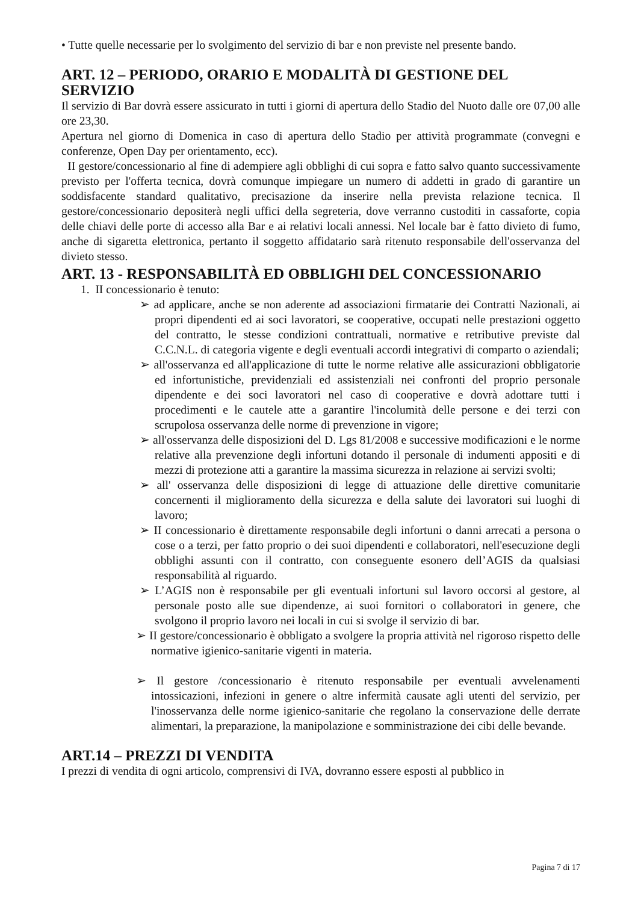• Tutte quelle necessarie per lo svolgimento del servizio di bar e non previste nel presente bando.
ART. 12 – PERIODO, ORARIO E MODALITÀ DI GESTIONE DEL SERVIZIO
Il servizio di Bar dovrà essere assicurato in tutti i giorni di apertura dello Stadio del Nuoto dalle ore 07,00 alle ore 23,30.
Apertura nel giorno di Domenica in caso di apertura dello Stadio per attività programmate (convegni e conferenze, Open Day per orientamento, ecc).
II gestore/concessionario al fine di adempiere agli obblighi di cui sopra e fatto salvo quanto successivamente previsto per l'offerta tecnica, dovrà comunque impiegare un numero di addetti in grado di garantire un soddisfacente standard qualitativo, precisazione da inserire nella prevista relazione tecnica. Il gestore/concessionario depositerà negli uffici della segreteria, dove verranno custoditi in cassaforte, copia delle chiavi delle porte di accesso alla Bar e ai relativi locali annessi. Nel locale bar è fatto divieto di fumo, anche di sigaretta elettronica, pertanto il soggetto affidatario sarà ritenuto responsabile dell'osservanza del divieto stesso.
ART. 13 - RESPONSABILITÀ ED OBBLIGHI DEL CONCESSIONARIO
1. II concessionario è tenuto:
➢ ad applicare, anche se non aderente ad associazioni firmatarie dei Contratti Nazionali, ai propri dipendenti ed ai soci lavoratori, se cooperative, occupati nelle prestazioni oggetto del contratto, le stesse condizioni contrattuali, normative e retributive previste dal C.C.N.L. di categoria vigente e degli eventuali accordi integrativi di comparto o aziendali;
➢ all'osservanza ed all'applicazione di tutte le norme relative alle assicurazioni obbligatorie ed infortunistiche, previdenziali ed assistenziali nei confronti del proprio personale dipendente e dei soci lavoratori nel caso di cooperative e dovrà adottare tutti i procedimenti e le cautele atte a garantire l'incolumità delle persone e dei terzi con scrupolosa osservanza delle norme di prevenzione in vigore;
➢ all'osservanza delle disposizioni del D. Lgs 81/2008 e successive modificazioni e le norme relative alla prevenzione degli infortuni dotando il personale di indumenti appositi e di mezzi di protezione atti a garantire la massima sicurezza in relazione ai servizi svolti;
➢ all' osservanza delle disposizioni di legge di attuazione delle direttive comunitarie concernenti il miglioramento della sicurezza e della salute dei lavoratori sui luoghi di lavoro;
➢ II concessionario è direttamente responsabile degli infortuni o danni arrecati a persona o cose o a terzi, per fatto proprio o dei suoi dipendenti e collaboratori, nell'esecuzione degli obblighi assunti con il contratto, con conseguente esonero dell’AGIS da qualsiasi responsabilità al riguardo.
➢ L’AGIS non è responsabile per gli eventuali infortuni sul lavoro occorsi al gestore, al personale posto alle sue dipendenze, ai suoi fornitori o collaboratori in genere, che svolgono il proprio lavoro nei locali in cui si svolge il servizio di bar.
➢ II gestore/concessionario è obbligato a svolgere la propria attività nel rigoroso rispetto delle normative igienico-sanitarie vigenti in materia.
➢ Il gestore /concessionario è ritenuto responsabile per eventuali avvelenamenti intossicazioni, infezioni in genere o altre infermità causate agli utenti del servizio, per l'inosservanza delle norme igienico-sanitarie che regolano la conservazione delle derrate alimentari, la preparazione, la manipolazione e somministrazione dei cibi delle bevande.
ART.14 – PREZZI DI VENDITA
I prezzi di vendita di ogni articolo, comprensivi di IVA, dovranno essere esposti al pubblico in
Pagina 7 di 17